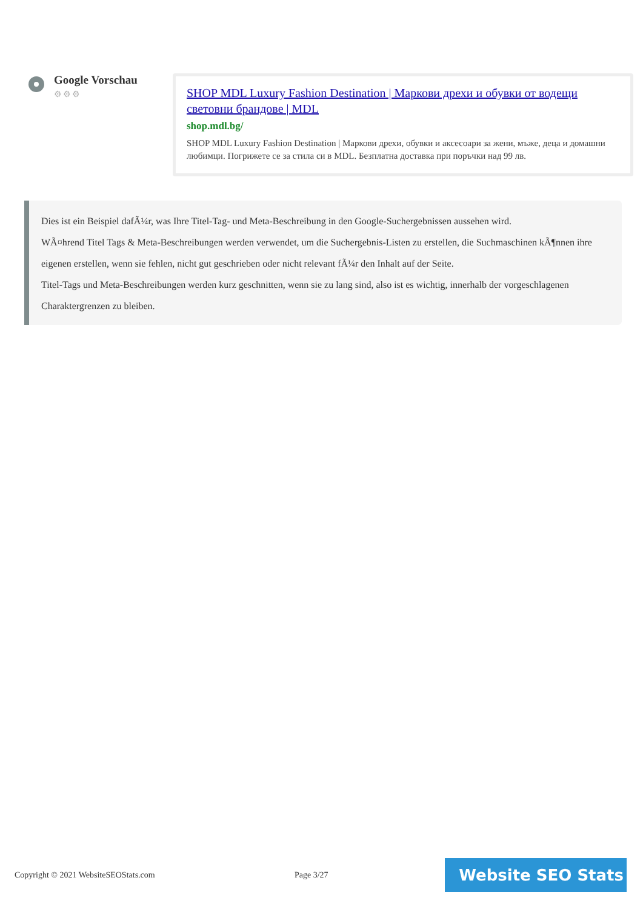Google Vorschau
⚙⚙⚙
SHOP MDL Luxury Fashion Destination | Маркови дрехи и обувки от водещи световни брандове | MDL
shop.mdl.bg/
SHOP MDL Luxury Fashion Destination | Маркови дрехи, обувки и аксесоари за жени, мъже, деца и домашни любимци. Погрижете се за стила си в MDL. Безплатна доставка при поръчки над 99 лв.
Dies ist ein Beispiel dafÃ¼r, was Ihre Titel-Tag- und Meta-Beschreibung in den Google-Suchergebnissen aussehen wird.
WÃ¤hrend Titel Tags & Meta-Beschreibungen werden verwendet, um die Suchergebnis-Listen zu erstellen, die Suchmaschinen kÃ¶nnen ihre eigenen erstellen, wenn sie fehlen, nicht gut geschrieben oder nicht relevant fÃ¼r den Inhalt auf der Seite.
Titel-Tags und Meta-Beschreibungen werden kurz geschnitten, wenn sie zu lang sind, also ist es wichtig, innerhalb der vorgeschlagenen Charaktergrenzen zu bleiben.
Copyright © 2021 WebsiteSEOStats.com Page 3/27
Website SEO Stats